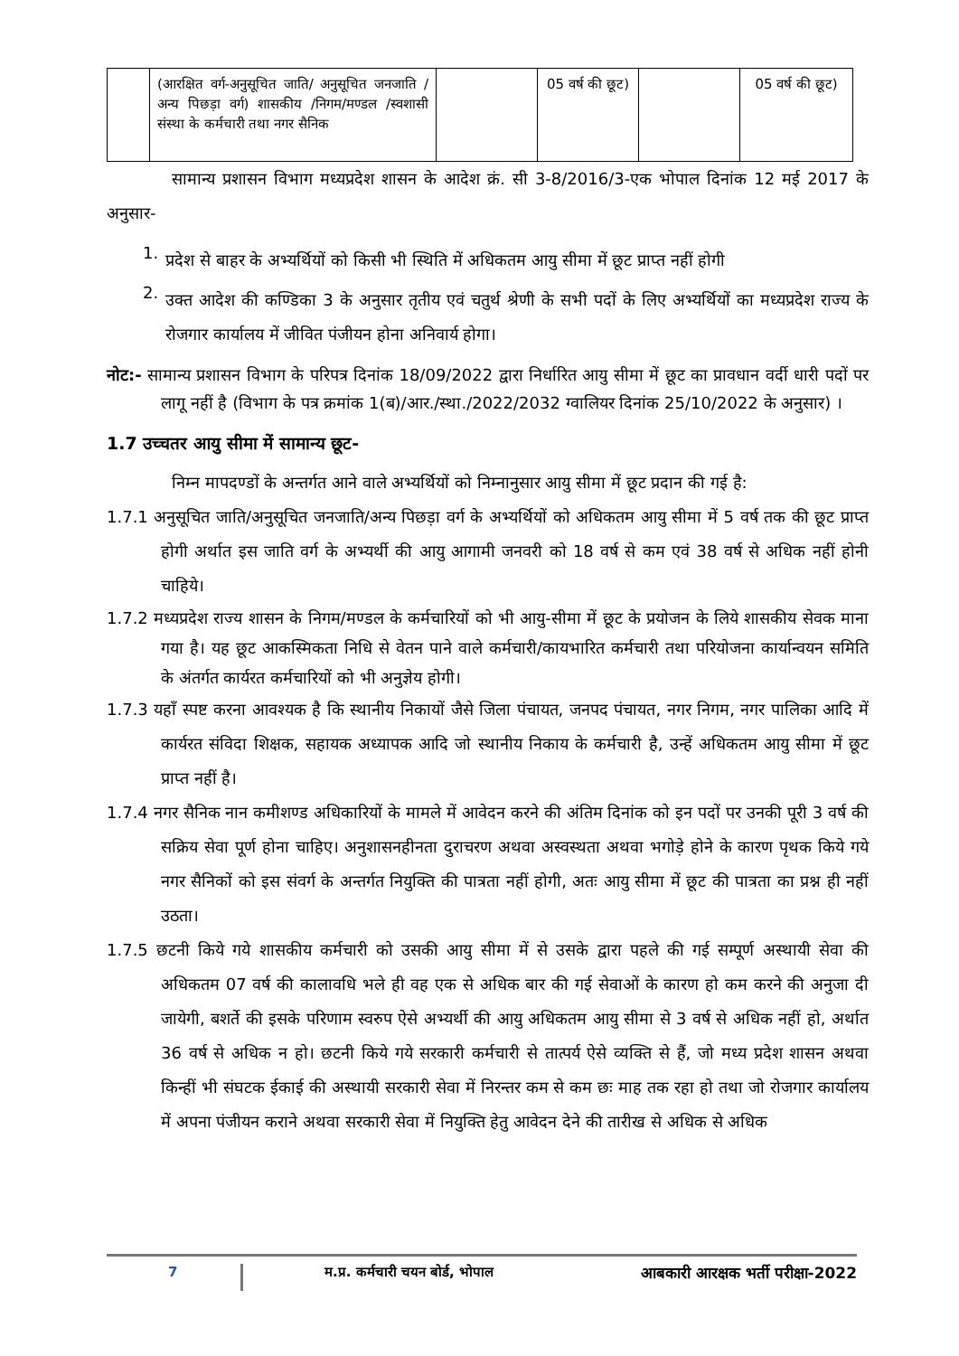| | (आरक्षित वर्ग-अनुसूचित जाति/ अनुसूचित जनजाति / अन्य पिछड़ा वर्ग) शासकीय /निगम/मण्डल /स्वशासी संस्था के कर्मचारी तथा नगर सैनिक | | 05 वर्ष की छूट) | | 05 वर्ष की छूट) |
सामान्य प्रशासन विभाग मध्यप्रदेश शासन के आदेश क्रं. सी 3-8/2016/3-एक भोपाल दिनांक 12 मई 2017 के अनुसार-
1.
प्रदेश से बाहर के अभ्यर्थियों को किसी भी स्थिति में अधिकतम आयु सीमा में छूट प्राप्त नहीं होगी
2.
उक्त आदेश की कण्डिका 3 के अनुसार तृतीय एवं चतुर्थ श्रेणी के सभी पदों के लिए अभ्यर्थियों का मध्यप्रदेश राज्य के रोजगार कार्यालय में जीवित पंजीयन होना अनिवार्य होगा।
नोट:- सामान्य प्रशासन विभाग के परिपत्र दिनांक 18/09/2022 द्वारा निर्धारित आयु सीमा में छूट का प्रावधान वर्दी धारी पदों पर लागू नहीं है (विभाग के पत्र क्रमांक 1(ब)/आर./स्था./2022/2032 ग्वालियर दिनांक 25/10/2022 के अनुसार) ।
1.7 उच्चतर आयु सीमा में सामान्य छूट-
निम्न मापदण्डों के अन्तर्गत आने वाले अभ्यर्थियों को निम्नानुसार आयु सीमा में छूट प्रदान की गई है:
1.7.1 अनुसूचित जाति/अनुसूचित जनजाति/अन्य पिछड़ा वर्ग के अभ्यर्थियों को अधिकतम आयु सीमा में 5 वर्ष तक की छूट प्राप्त होगी अर्थात इस जाति वर्ग के अभ्यर्थी की आयु आगामी जनवरी को 18 वर्ष से कम एवं 38 वर्ष से अधिक नहीं होनी चाहिये।
1.7.2 मध्यप्रदेश राज्य शासन के निगम/मण्डल के कर्मचारियों को भी आयु-सीमा में छूट के प्रयोजन के लिये शासकीय सेवक माना गया है। यह छूट आकस्मिकता निधि से वेतन पाने वाले कर्मचारी/कायभारित कर्मचारी तथा परियोजना कार्यान्वयन समिति के अंतर्गत कार्यरत कर्मचारियों को भी अनुज्ञेय होगी।
1.7.3 यहाँ स्पष्ट करना आवश्यक है कि स्थानीय निकायों जैसे जिला पंचायत, जनपद पंचायत, नगर निगम, नगर पालिका आदि में कार्यरत संविदा शिक्षक, सहायक अध्यापक आदि जो स्थानीय निकाय के कर्मचारी है, उन्हें अधिकतम आयु सीमा में छूट प्राप्त नहीं है।
1.7.4 नगर सैनिक नान कमीशण्ड अधिकारियों के मामले में आवेदन करने की अंतिम दिनांक को इन पदों पर उनकी पूरी 3 वर्ष की सक्रिय सेवा पूर्ण होना चाहिए। अनुशासनहीनता दुराचरण अथवा अस्वस्थता अथवा भगोड़े होने के कारण पृथक किये गये नगर सैनिकों को इस संवर्ग के अन्तर्गत नियुक्ति की पात्रता नहीं होगी, अतः आयु सीमा में छूट की पात्रता का प्रश्न ही नहीं उठता।
1.7.5 छटनी किये गये शासकीय कर्मचारी को उसकी आयु सीमा में से उसके द्वारा पहले की गई सम्पूर्ण अस्थायी सेवा की अधिकतम 07 वर्ष की कालावधि भले ही वह एक से अधिक बार की गई सेवाओं के कारण हो कम करने की अनुजा दी जायेगी, बशर्ते की इसके परिणाम स्वरुप ऐसे अभ्यर्थी की आयु अधिकतम आयु सीमा से 3 वर्ष से अधिक नहीं हो, अर्थात 36 वर्ष से अधिक न हो। छटनी किये गये सरकारी कर्मचारी से तात्पर्य ऐसे व्यक्ति से हैं, जो मध्य प्रदेश शासन अथवा किन्हीं भी संघटक ईकाई की अस्थायी सरकारी सेवा में निरन्तर कम से कम छः माह तक रहा हो तथा जो रोजगार कार्यालय में अपना पंजीयन कराने अथवा सरकारी सेवा में नियुक्ति हेतु आवेदन देने की तारीख से अधिक से अधिक
7 म.प्र. कर्मचारी चयन बोर्ड, भोपाल आबकारी आरक्षक भर्ती परीक्षा-2022